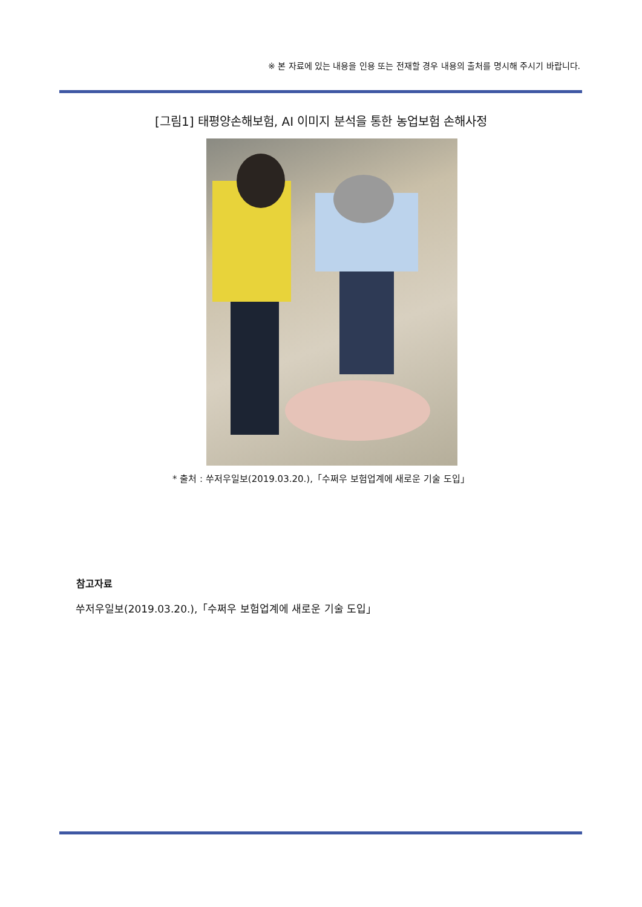※ 본 자료에 있는 내용을 인용 또는 전재할 경우 내용의 출처를 명시해 주시기 바랍니다.
[그림1] 태평양손해보험, AI 이미지 분석을 통한 농업보험 손해사정
* 출처 : 쑤저우일보(2019.03.20.),「수쩌우 보험업계에 새로운 기술 도입」
참고자료
쑤저우일보(2019.03.20.),「수쩌우 보험업계에 새로운 기술 도입」